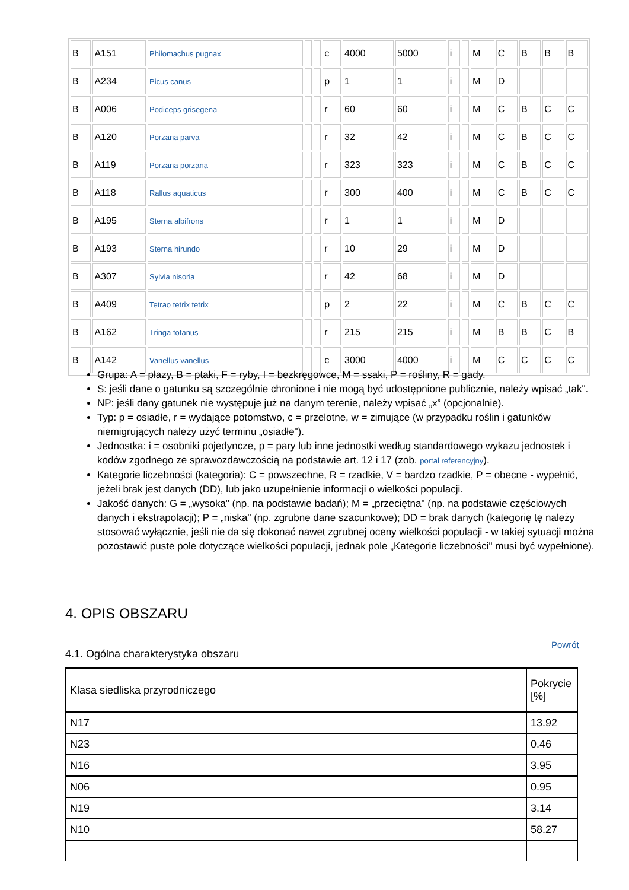| B | A151 | Philomachus pugnax | | | c | 4000 | 5000 | i | | M | C | B | B | B |
| B | A234 | Picus canus | | | p | 1 | 1 | i | | M | D | | | |
| B | A006 | Podiceps grisegena | | | r | 60 | 60 | i | | M | C | B | C | C |
| B | A120 | Porzana parva | | | r | 32 | 42 | i | | M | C | B | C | C |
| B | A119 | Porzana porzana | | | r | 323 | 323 | i | | M | C | B | C | C |
| B | A118 | Rallus aquaticus | | | r | 300 | 400 | i | | M | C | B | C | C |
| B | A195 | Sterna albifrons | | | r | 1 | 1 | i | | M | D | | | |
| B | A193 | Sterna hirundo | | | r | 10 | 29 | i | | M | D | | | |
| B | A307 | Sylvia nisoria | | | r | 42 | 68 | i | | M | D | | | |
| B | A409 | Tetrao tetrix tetrix | | | p | 2 | 22 | i | | M | C | B | C | C |
| B | A162 | Tringa totanus | | | r | 215 | 215 | i | | M | B | B | C | B |
| B | A142 | Vanellus vanellus | | | c | 3000 | 4000 | i | | M | C | C | C | C |
Grupa: A = płazy, B = ptaki, F = ryby, I = bezkręgowce, M = ssaki, P = rośliny, R = gady.
S: jeśli dane o gatunku są szczególnie chronione i nie mogą być udostępnione publicznie, należy wpisać „tak".
NP: jeśli dany gatunek nie występuje już na danym terenie, należy wpisać „x” (opcjonalnie).
Typ: p = osiadłe, r = wydające potomstwo, c = przelotne, w = zimujące (w przypadku roślin i gatunków niemigrujących należy użyć terminu „osiadłe").
Jednostka: i = osobniki pojedyncze, p = pary lub inne jednostki według standardowego wykazu jednostek i kodów zgodnego ze sprawozdawczością na podstawie art. 12 i 17 (zob. portal referencyjny).
Kategorie liczebności (kategoria): C = powszechne, R = rzadkie, V = bardzo rzadkie, P = obecne - wypełnić, jeżeli brak jest danych (DD), lub jako uzupełnienie informacji o wielkości populacji.
Jakość danych: G = „wysoka" (np. na podstawie badań); M = „przeciętna" (np. na podstawie częściowych danych i ekstrapolacji); P = „niska" (np. zgrubne dane szacunkowe); DD = brak danych (kategorię tę należy stosować wyłącznie, jeśli nie da się dokonać nawet zgrubnej oceny wielkości populacji - w takiej sytuacji można pozostawić puste pole dotyczące wielkości populacji, jednak pole „Kategorie liczebności" musi być wypełnione).
4. OPIS OBSZARU
Powrót
4.1. Ogólna charakterystyka obszaru
| Klasa siedliska przyrodniczego | Pokrycie [%] |
| --- | --- |
| N17 | 13.92 |
| N23 | 0.46 |
| N16 | 3.95 |
| N06 | 0.95 |
| N19 | 3.14 |
| N10 | 58.27 |